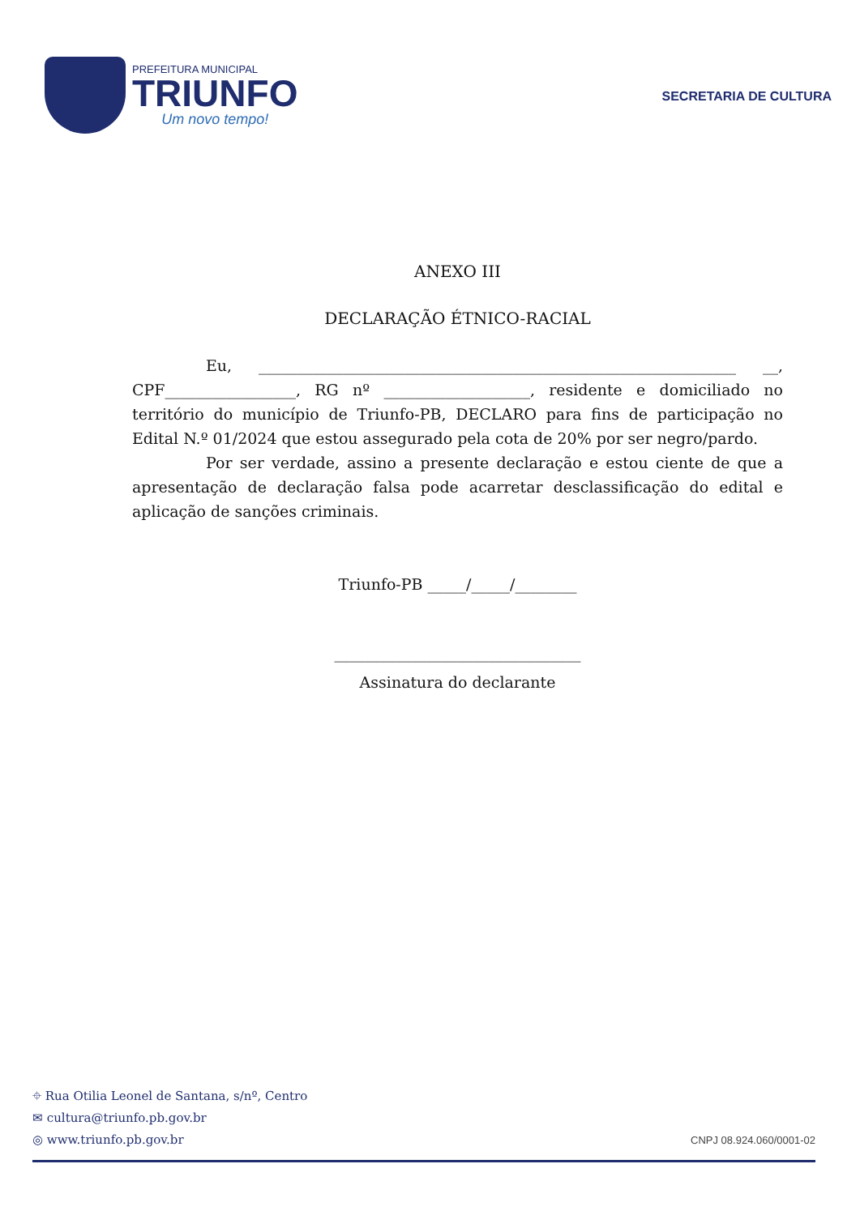PREFEITURA MUNICIPAL
TRIUNFO
Um novo tempo!
SECRETARIA DE CULTURA
ANEXO III
DECLARAÇÃO ÉTNICO-RACIAL
Eu, ______________________________________________________________ __, CPF_________________, RG nº ___________________, residente e domiciliado no território do município de Triunfo-PB, DECLARO para fins de participação no Edital N.º 01/2024 que estou assegurado pela cota de 20% por ser negro/pardo.
Por ser verdade, assino a presente declaração e estou ciente de que a apresentação de declaração falsa pode acarretar desclassificação do edital e aplicação de sanções criminais.
Triunfo-PB _____/_____/________
________________________________
Assinatura do declarante
⌖ Rua Otilia Leonel de Santana, s/nº, Centro
✉ cultura@triunfo.pb.gov.br
◎ www.triunfo.pb.gov.br
CNPJ 08.924.060/0001-02